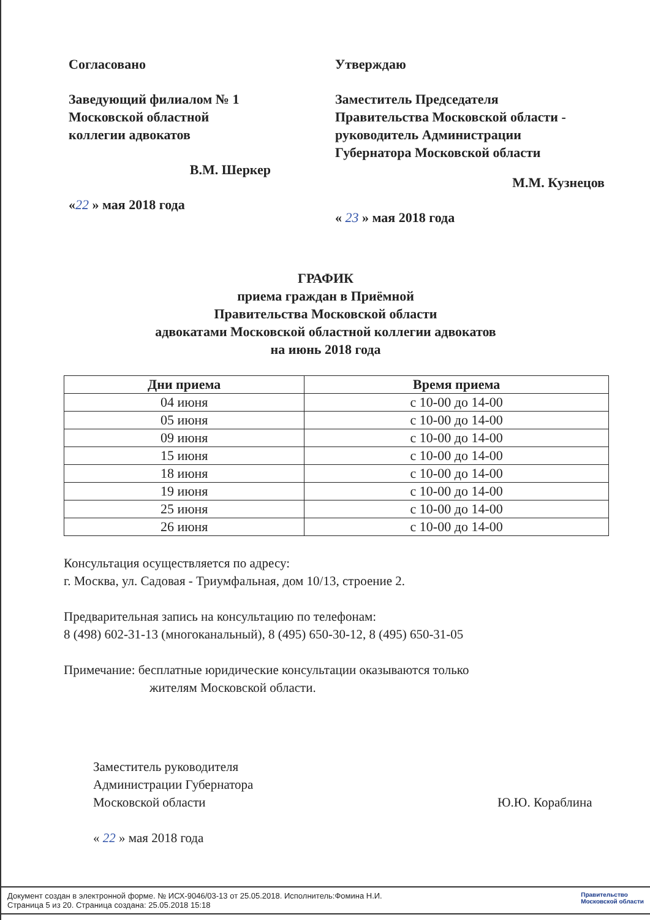Согласовано
Заведующий филиалом № 1
Московской областной
коллегии адвокатов
В.М. Шеркер
«22 » мая 2018 года
Утверждаю
Заместитель Председателя
Правительства Московской области -
руководитель Администрации
Губернатора Московской области
М.М. Кузнецов
« 23 » мая 2018 года
ГРАФИК
приема граждан в Приёмной
Правительства Московской области
адвокатами Московской областной коллегии адвокатов
на июнь 2018 года
| Дни приема | Время приема |
| --- | --- |
| 04 июня | с 10-00 до 14-00 |
| 05 июня | с 10-00 до 14-00 |
| 09 июня | с 10-00 до 14-00 |
| 15 июня | с 10-00 до 14-00 |
| 18 июня | с 10-00 до 14-00 |
| 19 июня | с 10-00 до 14-00 |
| 25 июня | с 10-00 до 14-00 |
| 26 июня | с 10-00 до 14-00 |
Консультация осуществляется по адресу:
г. Москва, ул. Садовая - Триумфальная, дом 10/13, строение 2.
Предварительная запись на консультацию по телефонам:
8 (498) 602-31-13 (многоканальный), 8 (495) 650-30-12, 8 (495) 650-31-05
Примечание: бесплатные юридические консультации оказываются только
жителям Московской области.
Заместитель руководителя
Администрации Губернатора
Московской области
« 22 » мая 2018 года
Ю.Ю. Кораблина
Документ создан в электронной форме. № ИСХ-9046/03-13 от 25.05.2018. Исполнитель:Фомина Н.И.
Страница 5 из 20. Страница создана: 25.05.2018 15:18
Правительство
Московской области